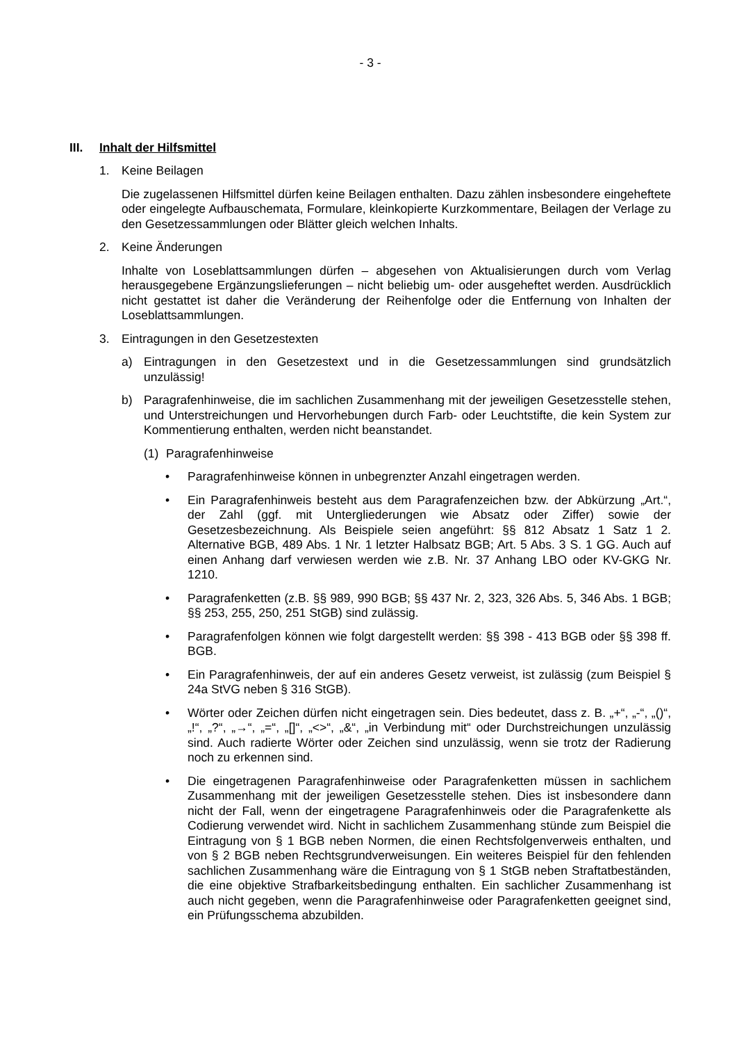- 3 -
III. Inhalt der Hilfsmittel
1. Keine Beilagen
Die zugelassenen Hilfsmittel dürfen keine Beilagen enthalten. Dazu zählen insbesondere eingeheftete oder eingelegte Aufbauschemata, Formulare, kleinkopierte Kurzkommentare, Beilagen der Verlage zu den Gesetzessammlungen oder Blätter gleich welchen Inhalts.
2. Keine Änderungen
Inhalte von Loseblattsammlungen dürfen – abgesehen von Aktualisierungen durch vom Verlag herausgegebene Ergänzungslieferungen – nicht beliebig um- oder ausgeheftet werden. Ausdrücklich nicht gestattet ist daher die Veränderung der Reihenfolge oder die Entfernung von Inhalten der Loseblattsammlungen.
3. Eintragungen in den Gesetzestexten
a) Eintragungen in den Gesetzestext und in die Gesetzessammlungen sind grundsätzlich unzulässig!
b) Paragrafenhinweise, die im sachlichen Zusammenhang mit der jeweiligen Gesetzesstelle stehen, und Unterstreichungen und Hervorhebungen durch Farb- oder Leuchtstifte, die kein System zur Kommentierung enthalten, werden nicht beanstandet.
(1) Paragrafenhinweise
• Paragrafenhinweise können in unbegrenzter Anzahl eingetragen werden.
• Ein Paragrafenhinweis besteht aus dem Paragrafenzeichen bzw. der Abkürzung „Art.“, der Zahl (ggf. mit Untergliederungen wie Absatz oder Ziffer) sowie der Gesetzesbezeichnung. Als Beispiele seien angeführt: §§ 812 Absatz 1 Satz 1 2. Alternative BGB, 489 Abs. 1 Nr. 1 letzter Halbsatz BGB; Art. 5 Abs. 3 S. 1 GG. Auch auf einen Anhang darf verwiesen werden wie z.B. Nr. 37 Anhang LBO oder KV-GKG Nr. 1210.
• Paragrafenketten (z.B. §§ 989, 990 BGB; §§ 437 Nr. 2, 323, 326 Abs. 5, 346 Abs. 1 BGB; §§ 253, 255, 250, 251 StGB) sind zulässig.
• Paragrafenfolgen können wie folgt dargestellt werden: §§ 398 - 413 BGB oder §§ 398 ff. BGB.
• Ein Paragrafenhinweis, der auf ein anderes Gesetz verweist, ist zulässig (zum Beispiel § 24a StVG neben § 316 StGB).
• Wörter oder Zeichen dürfen nicht eingetragen sein. Dies bedeutet, dass z. B. „+“, „-“, „()“, „!“, „?“, „→“, „=“, „[]“, „<>“, „&“, „in Verbindung mit“ oder Durchstreichungen unzulässig sind. Auch radierte Wörter oder Zeichen sind unzulässig, wenn sie trotz der Radierung noch zu erkennen sind.
• Die eingetragenen Paragrafenhinweise oder Paragrafenketten müssen in sachlichem Zusammenhang mit der jeweiligen Gesetzesstelle stehen. Dies ist insbesondere dann nicht der Fall, wenn der eingetragene Paragrafenhinweis oder die Paragrafenkette als Codierung verwendet wird. Nicht in sachlichem Zusammenhang stünde zum Beispiel die Eintragung von § 1 BGB neben Normen, die einen Rechtsfolgenverweis enthalten, und von § 2 BGB neben Rechtsgrundverweisungen. Ein weiteres Beispiel für den fehlenden sachlichen Zusammenhang wäre die Eintragung von § 1 StGB neben Straftatbeständen, die eine objektive Strafbarkeitsbedingung enthalten. Ein sachlicher Zusammenhang ist auch nicht gegeben, wenn die Paragrafenhinweise oder Paragrafenketten geeignet sind, ein Prüfungsschema abzubilden.